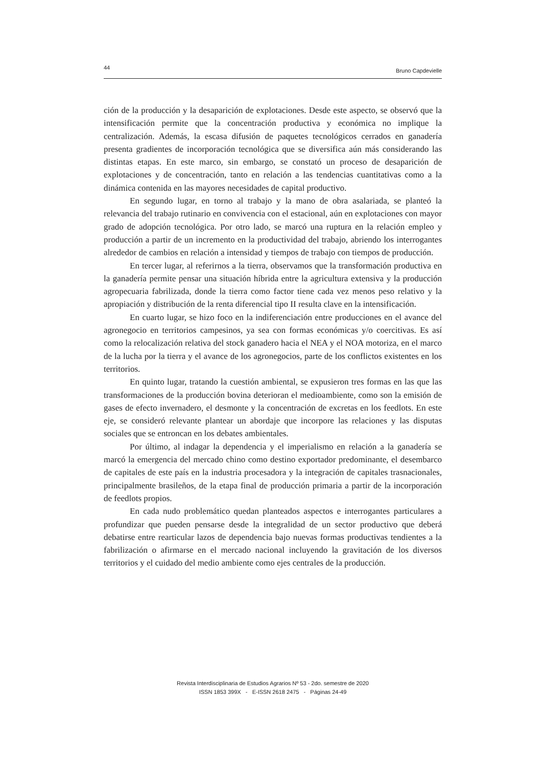44 Bruno Capdevielle
ción de la producción y la desaparición de explotaciones. Desde este aspecto, se observó que la intensificación permite que la concentración productiva y económica no implique la centralización. Además, la escasa difusión de paquetes tecnológicos cerrados en ganadería presenta gradientes de incorporación tecnológica que se diversifica aún más considerando las distintas etapas. En este marco, sin embargo, se constató un proceso de desaparición de explotaciones y de concentración, tanto en relación a las tendencias cuantitativas como a la dinámica contenida en las mayores necesidades de capital productivo.
En segundo lugar, en torno al trabajo y la mano de obra asalariada, se planteó la relevancia del trabajo rutinario en convivencia con el estacional, aún en explotaciones con mayor grado de adopción tecnológica. Por otro lado, se marcó una ruptura en la relación empleo y producción a partir de un incremento en la productividad del trabajo, abriendo los interrogantes alrededor de cambios en relación a intensidad y tiempos de trabajo con tiempos de producción.
En tercer lugar, al referirnos a la tierra, observamos que la transformación productiva en la ganadería permite pensar una situación híbrida entre la agricultura extensiva y la producción agropecuaria fabrilizada, donde la tierra como factor tiene cada vez menos peso relativo y la apropiación y distribución de la renta diferencial tipo II resulta clave en la intensificación.
En cuarto lugar, se hizo foco en la indiferenciación entre producciones en el avance del agronegocio en territorios campesinos, ya sea con formas económicas y/o coercitivas. Es así como la relocalización relativa del stock ganadero hacia el NEA y el NOA motoriza, en el marco de la lucha por la tierra y el avance de los agronegocios, parte de los conflictos existentes en los territorios.
En quinto lugar, tratando la cuestión ambiental, se expusieron tres formas en las que las transformaciones de la producción bovina deterioran el medioambiente, como son la emisión de gases de efecto invernadero, el desmonte y la concentración de excretas en los feedlots. En este eje, se consideró relevante plantear un abordaje que incorpore las relaciones y las disputas sociales que se entroncan en los debates ambientales.
Por último, al indagar la dependencia y el imperialismo en relación a la ganadería se marcó la emergencia del mercado chino como destino exportador predominante, el desembarco de capitales de este país en la industria procesadora y la integración de capitales trasnacionales, principalmente brasileños, de la etapa final de producción primaria a partir de la incorporación de feedlots propios.
En cada nudo problemático quedan planteados aspectos e interrogantes particulares a profundizar que pueden pensarse desde la integralidad de un sector productivo que deberá debatirse entre rearticular lazos de dependencia bajo nuevas formas productivas tendientes a la fabrilización o afirmarse en el mercado nacional incluyendo la gravitación de los diversos territorios y el cuidado del medio ambiente como ejes centrales de la producción.
Revista Interdisciplinaria de Estudios Agrarios Nº 53 - 2do. semestre de 2020
ISSN 1853 399X - E-ISSN 2618 2475 - Páginas 24-49